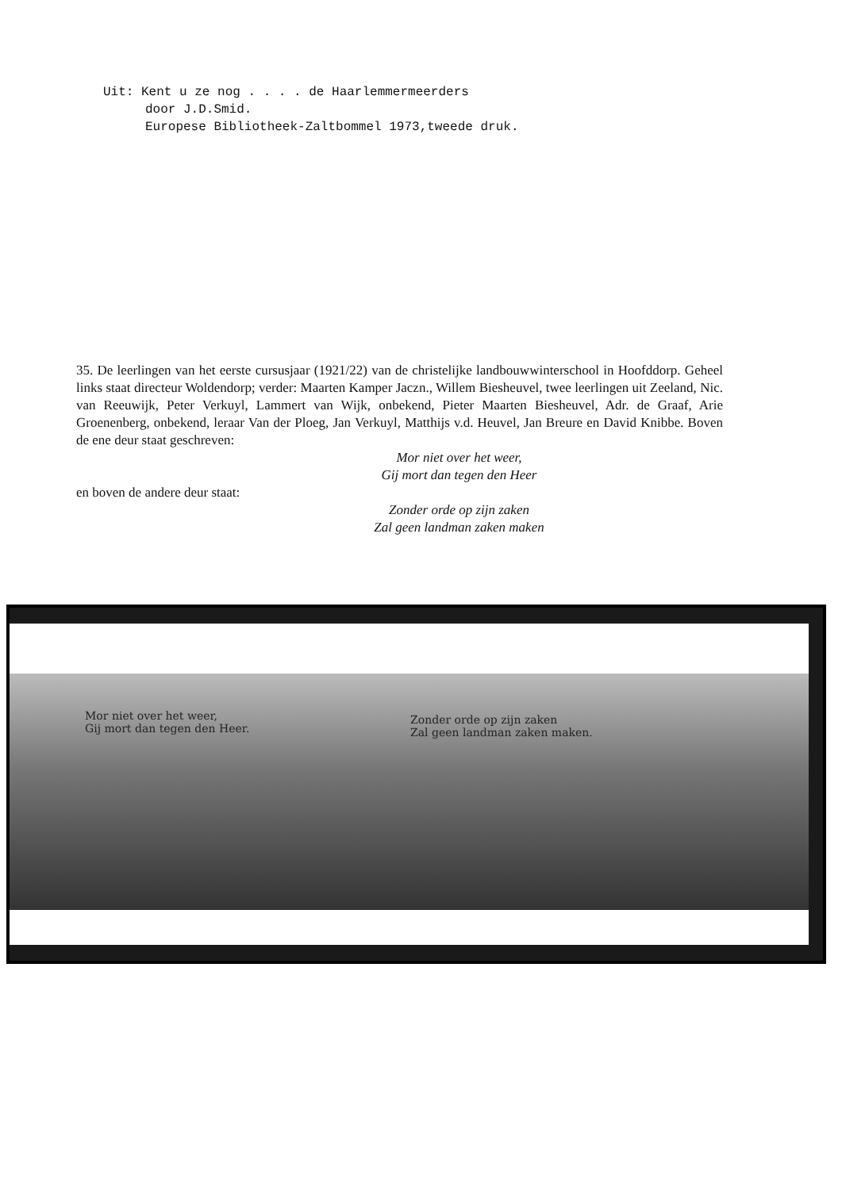Uit: Kent u ze nog . . . . de Haarlemmermeerders
door J.D.Smid.
Europese Bibliotheek-Zaltbommel 1973,tweede druk.
35. De leerlingen van het eerste cursusjaar (1921/22) van de christelijke landbouwwinterschool in Hoofddorp. Geheel links staat directeur Woldendorp; verder: Maarten Kamper Jaczn., Willem Biesheuvel, twee leerlingen uit Zeeland, Nic. van Reeuwijk, Peter Verkuyl, Lammert van Wijk, onbekend, Pieter Maarten Biesheuvel, Adr. de Graaf, Arie Groenenberg, onbekend, leraar Van der Ploeg, Jan Verkuyl, Matthijs v.d. Heuvel, Jan Breure en David Knibbe. Boven de ene deur staat geschreven:
Mor niet over het weer,
Gij mort dan tegen den Heer
en boven de andere deur staat:
Zonder orde op zijn zaken
Zal geen landman zaken maken
Mor niet over het weer,
Gij mort dan tegen den Heer.
Zonder orde op zijn zaken
Zal geen landman zaken maken.